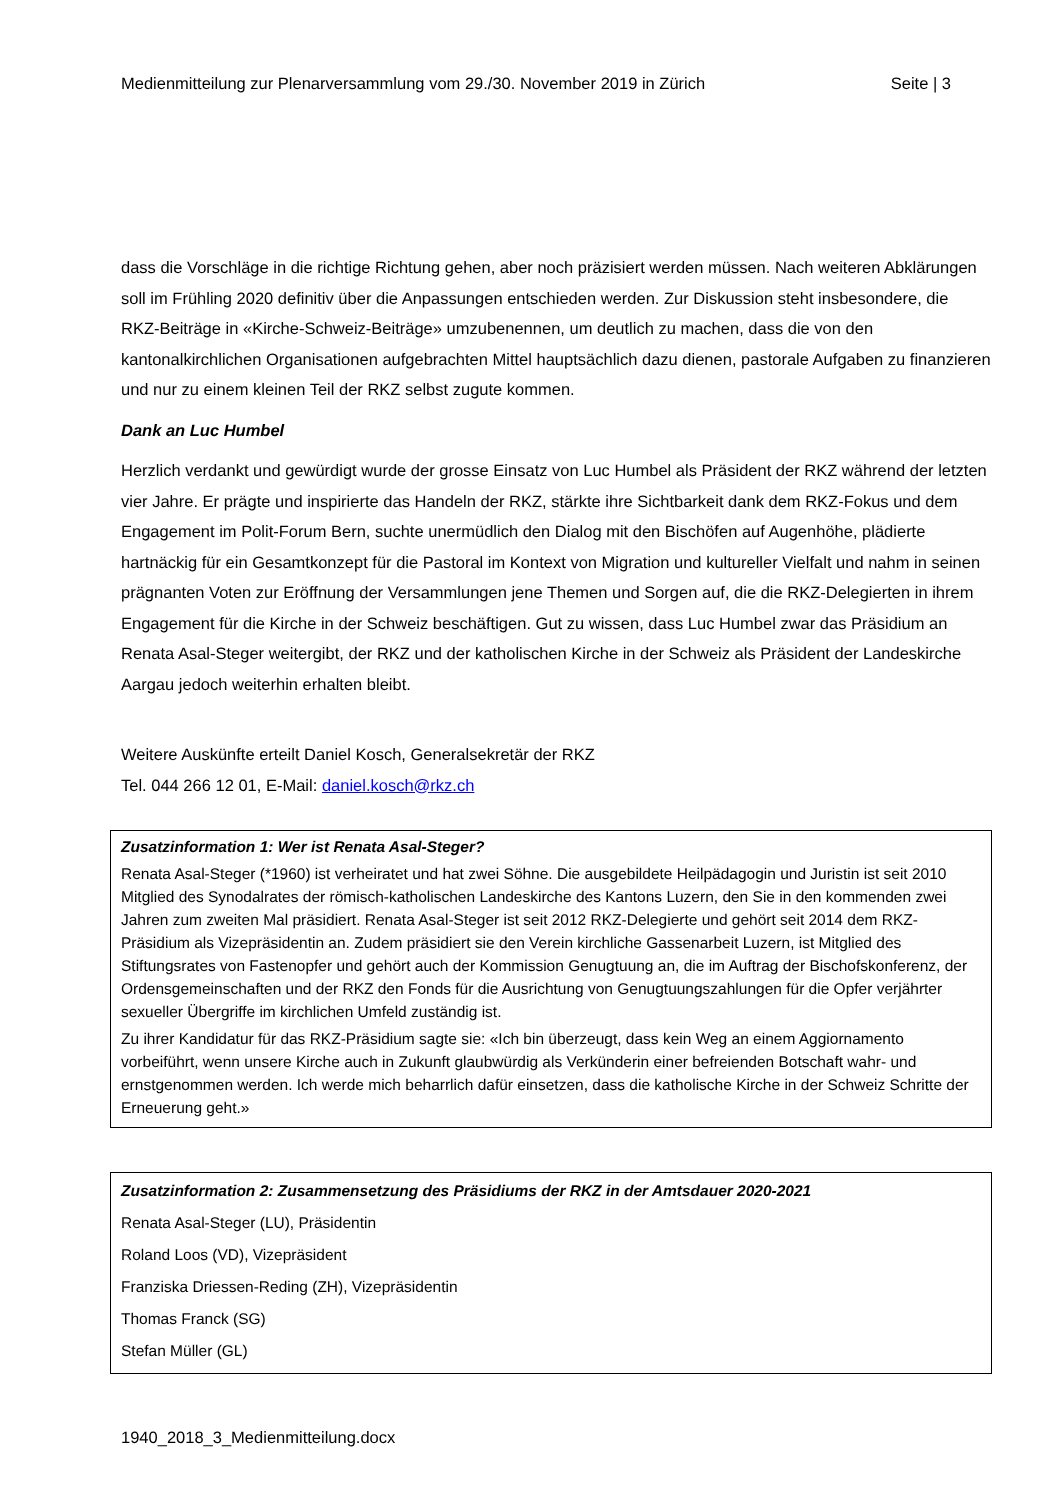Medienmitteilung zur Plenarversammlung vom 29./30. November 2019 in Zürich Seite | 3
dass die Vorschläge in die richtige Richtung gehen, aber noch präzisiert werden müssen. Nach weiteren Abklärungen soll im Frühling 2020 definitiv über die Anpassungen entschieden werden. Zur Diskussion steht insbesondere, die RKZ-Beiträge in «Kirche-Schweiz-Beiträge» umzubenennen, um deutlich zu machen, dass die von den kantonalkirchlichen Organisationen aufgebrachten Mittel hauptsächlich dazu dienen, pastorale Aufgaben zu finanzieren und nur zu einem kleinen Teil der RKZ selbst zugute kommen.
Dank an Luc Humbel
Herzlich verdankt und gewürdigt wurde der grosse Einsatz von Luc Humbel als Präsident der RKZ während der letzten vier Jahre. Er prägte und inspirierte das Handeln der RKZ, stärkte ihre Sichtbarkeit dank dem RKZ-Fokus und dem Engagement im Polit-Forum Bern, suchte unermüdlich den Dialog mit den Bischöfen auf Augenhöhe, plädierte hartnäckig für ein Gesamtkonzept für die Pastoral im Kontext von Migration und kultureller Vielfalt und nahm in seinen prägnanten Voten zur Eröffnung der Versammlungen jene Themen und Sorgen auf, die die RKZ-Delegierten in ihrem Engagement für die Kirche in der Schweiz beschäftigen. Gut zu wissen, dass Luc Humbel zwar das Präsidium an Renata Asal-Steger weitergibt, der RKZ und der katholischen Kirche in der Schweiz als Präsident der Landeskirche Aargau jedoch weiterhin erhalten bleibt.
Weitere Auskünfte erteilt Daniel Kosch, Generalsekretär der RKZ
Tel. 044 266 12 01, E-Mail: daniel.kosch@rkz.ch
Zusatzinformation 1: Wer ist Renata Asal-Steger?
Renata Asal-Steger (*1960) ist verheiratet und hat zwei Söhne. Die ausgebildete Heilpädagogin und Juristin ist seit 2010 Mitglied des Synodalrates der römisch-katholischen Landeskirche des Kantons Luzern, den Sie in den kommenden zwei Jahren zum zweiten Mal präsidiert. Renata Asal-Steger ist seit 2012 RKZ-Delegierte und gehört seit 2014 dem RKZ-Präsidium als Vizepräsidentin an. Zudem präsidiert sie den Verein kirchliche Gassenarbeit Luzern, ist Mitglied des Stiftungsrates von Fastenopfer und gehört auch der Kommission Genugtuung an, die im Auftrag der Bischofskonferenz, der Ordensgemeinschaften und der RKZ den Fonds für die Ausrichtung von Genugtuungszahlungen für die Opfer verjährter sexueller Übergriffe im kirchlichen Umfeld zuständig ist.
Zu ihrer Kandidatur für das RKZ-Präsidium sagte sie: «Ich bin überzeugt, dass kein Weg an einem Aggiornamento vorbeiführt, wenn unsere Kirche auch in Zukunft glaubwürdig als Verkünderin einer befreienden Botschaft wahr- und ernstgenommen werden. Ich werde mich beharrlich dafür einsetzen, dass die katholische Kirche in der Schweiz Schritte der Erneuerung geht.»
Zusatzinformation 2: Zusammensetzung des Präsidiums der RKZ in der Amtsdauer 2020-2021
Renata Asal-Steger (LU), Präsidentin
Roland Loos (VD), Vizepräsident
Franziska Driessen-Reding (ZH), Vizepräsidentin
Thomas Franck (SG)
Stefan Müller (GL)
1940_2018_3_Medienmitteilung.docx